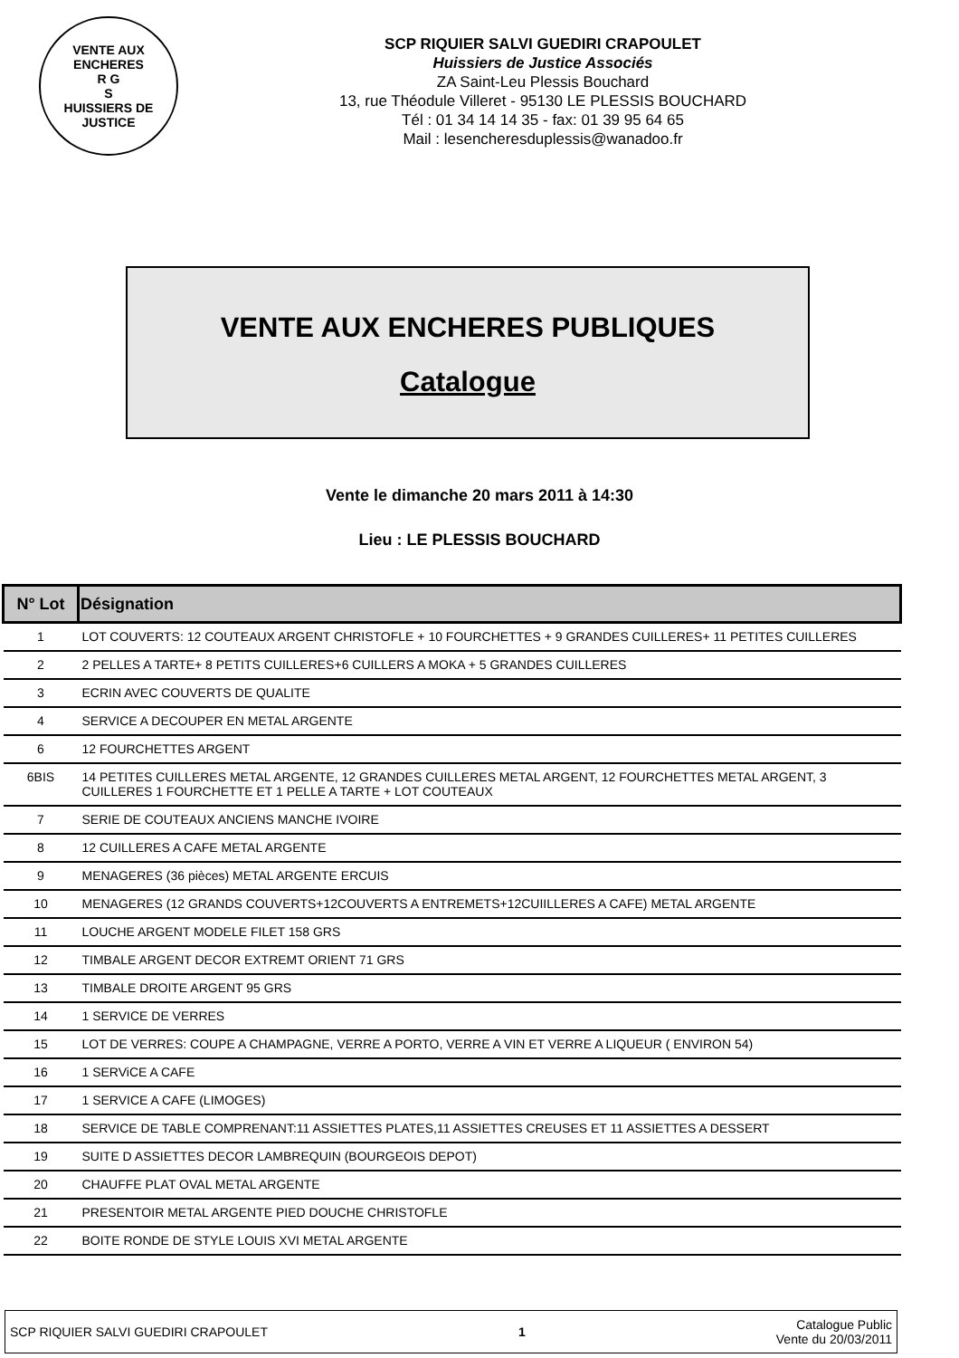VENTE AUX ENCHERES
R G
S
HUISSIERS DE JUSTICE
SCP RIQUIER SALVI GUEDIRI CRAPOULET
Huissiers de Justice Associés
ZA Saint-Leu Plessis Bouchard
13, rue Théodule Villeret - 95130 LE PLESSIS BOUCHARD
Tél : 01 34 14 14 35 - fax: 01 39 95 64 65
Mail : lesencheresduplessis@wanadoo.fr
VENTE AUX ENCHERES PUBLIQUES
Catalogue
Vente le dimanche 20 mars 2011 à 14:30
Lieu : LE PLESSIS BOUCHARD
| N° Lot | Désignation |
| --- | --- |
| 1 | LOT COUVERTS: 12 COUTEAUX ARGENT CHRISTOFLE + 10 FOURCHETTES + 9 GRANDES CUILLERES+ 11 PETITES CUILLERES |
| 2 | 2 PELLES A TARTE+ 8 PETITS CUILLERES+6 CUILLERS A MOKA + 5 GRANDES CUILLERES |
| 3 | ECRIN AVEC COUVERTS DE QUALITE |
| 4 | SERVICE A DECOUPER EN METAL ARGENTE |
| 6 | 12 FOURCHETTES ARGENT |
| 6BIS | 14 PETITES CUILLERES METAL ARGENTE, 12 GRANDES CUILLERES METAL ARGENT, 12 FOURCHETTES METAL ARGENT, 3 CUILLERES 1 FOURCHETTE ET 1 PELLE A TARTE + LOT COUTEAUX |
| 7 | SERIE DE COUTEAUX ANCIENS MANCHE IVOIRE |
| 8 | 12 CUILLERES A CAFE METAL ARGENTE |
| 9 | MENAGERES (36 pièces) METAL ARGENTE ERCUIS |
| 10 | MENAGERES (12 GRANDS COUVERTS+12COUVERTS A ENTREMETS+12CUIILLERES A CAFE) METAL ARGENTE |
| 11 | LOUCHE ARGENT MODELE FILET 158 GRS |
| 12 | TIMBALE ARGENT DECOR EXTREMT ORIENT 71 GRS |
| 13 | TIMBALE DROITE ARGENT 95 GRS |
| 14 | 1 SERVICE DE VERRES |
| 15 | LOT DE VERRES: COUPE A CHAMPAGNE, VERRE A PORTO, VERRE A VIN ET VERRE A LIQUEUR ( ENVIRON 54) |
| 16 | 1 SERViCE A CAFE |
| 17 | 1 SERVICE A CAFE (LIMOGES) |
| 18 | SERVICE DE TABLE COMPRENANT:11 ASSIETTES PLATES,11 ASSIETTES CREUSES ET 11 ASSIETTES A DESSERT |
| 19 | SUITE D ASSIETTES DECOR LAMBREQUIN (BOURGEOIS DEPOT) |
| 20 | CHAUFFE PLAT OVAL METAL ARGENTE |
| 21 | PRESENTOIR METAL ARGENTE PIED DOUCHE CHRISTOFLE |
| 22 | BOITE RONDE DE STYLE LOUIS XVI METAL ARGENTE |
SCP RIQUIER SALVI GUEDIRI CRAPOULET 1 Catalogue Public
Vente du 20/03/2011